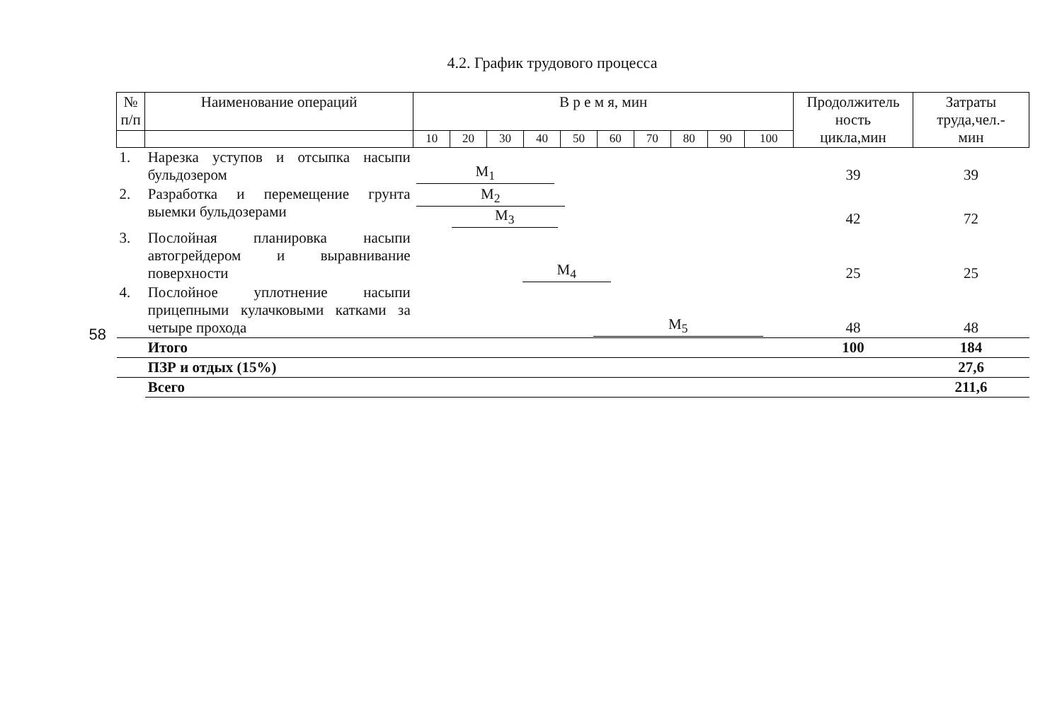4.2. График трудового процесса
58
| № п/п | Наименование операций | В р е м я, мин | | | | | | | | | | Продолжитель ность цикла,мин | Затраты труда,чел.- мин |
| --- | --- | --- | --- | --- | --- | --- | --- | --- | --- | --- | --- | --- | --- |
| | | 10 | 20 | 30 | 40 | 50 | 60 | 70 | 80 | 90 | 100 | | |
| 1. | Нарезка уступов и отсыпка насыпи бульдозером | M<sub>1</sub> | | | | | | | | | | 39 | 39 |
| 2. | Разработка и перемещение грунта выемки бульдозерами | M<sub>2</sub> M<sub>3</sub> | | | | | | | | | | 42 | 72 |
| 3. | Послойная планировка насыпи автогрейдером и выравнивание поверхности | M<sub>4</sub> | | | | | | | | | | 25 | 25 |
| 4. | Послойное уплотнение насыпи прицепными кулачковыми катками за четыре прохода | M<sub>5</sub> | | | | | | | | | | 48 | 48 |
| | Итого | | | | | | | | | | | 100 | 184 |
| | ПЗР и отдых (15%) | | | | | | | | | | | | 27,6 |
| | Всего | | | | | | | | | | | | 211,6 |